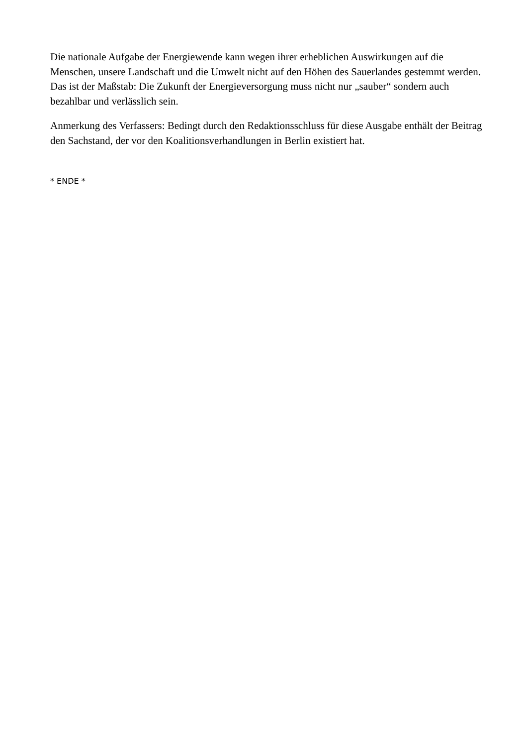Die nationale Aufgabe der Energiewende kann wegen ihrer erheblichen Auswirkungen auf die Menschen, unsere Landschaft und die Umwelt nicht auf den Höhen des Sauerlandes gestemmt werden. Das ist der Maßstab: Die Zukunft der Energieversorgung muss nicht nur „sauber“ sondern auch bezahlbar und verlässlich sein.
Anmerkung des Verfassers: Bedingt durch den Redaktionsschluss für diese Ausgabe enthält der Beitrag den Sachstand, der vor den Koalitionsverhandlungen in Berlin existiert hat.
* ENDE *